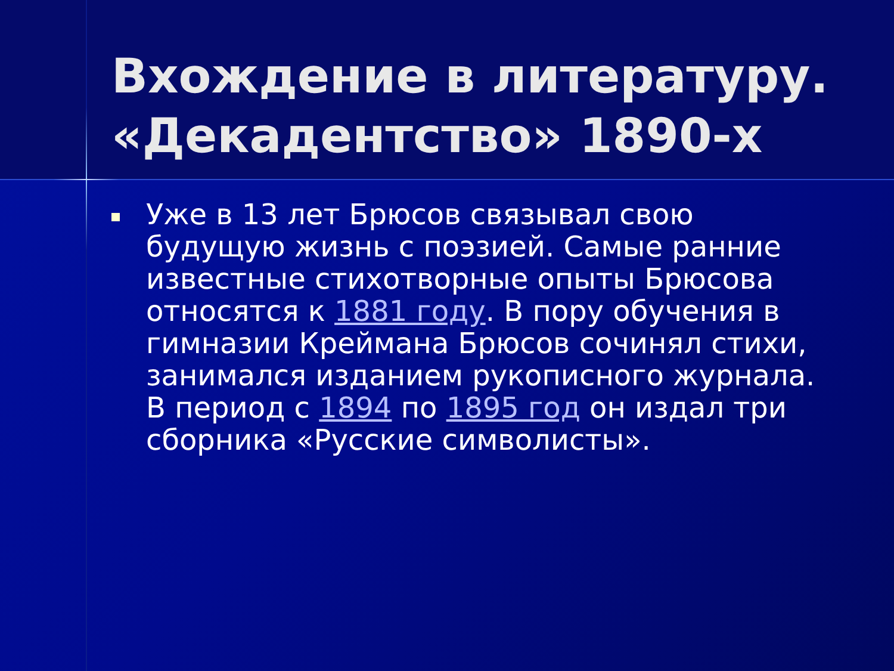Вхождение в литературу. «Декадентство» 1890-х
Уже в 13 лет Брюсов связывал свою будущую жизнь с поэзией. Самые ранние известные стихотворные опыты Брюсова относятся к 1881 году. В пору обучения в гимназии Креймана Брюсов сочинял стихи, занимался изданием рукописного журнала. В период с 1894 по 1895 год он издал три сборника «Русские символисты».